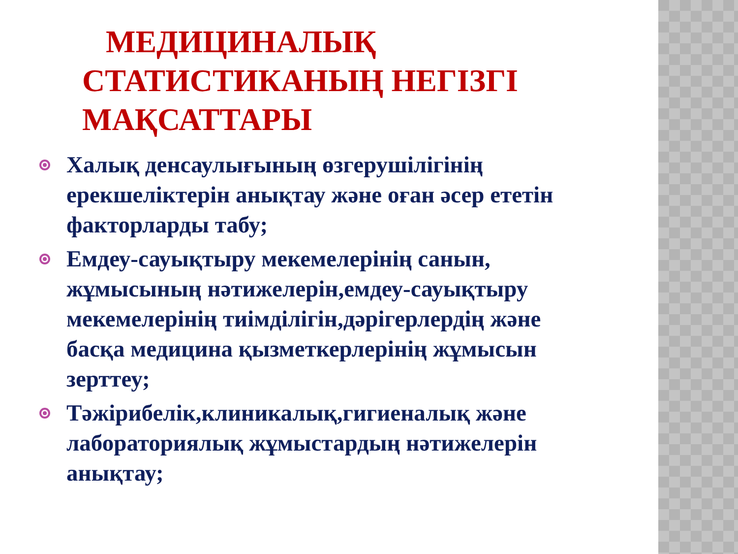МЕДИЦИНАЛЫҚ СТАТИСТИКАНЫҢ НЕГІЗГІ МАҚСАТТАРЫ
Халық денсаулығының өзгерушілігінің ерекшеліктерін анықтау және оған әсер ететін факторларды табу;
Емдеу-сауықтыру мекемелерінің санын, жұмысының нәтижелерін,емдеу-сауықтыру мекемелерінің тиімділігін,дәрігерлердің және басқа медицина қызметкерлерінің жұмысын зерттеу;
Тәжірибелік,клиникалық,гигиеналық және лабораториялық жұмыстардың нәтижелерін анықтау;